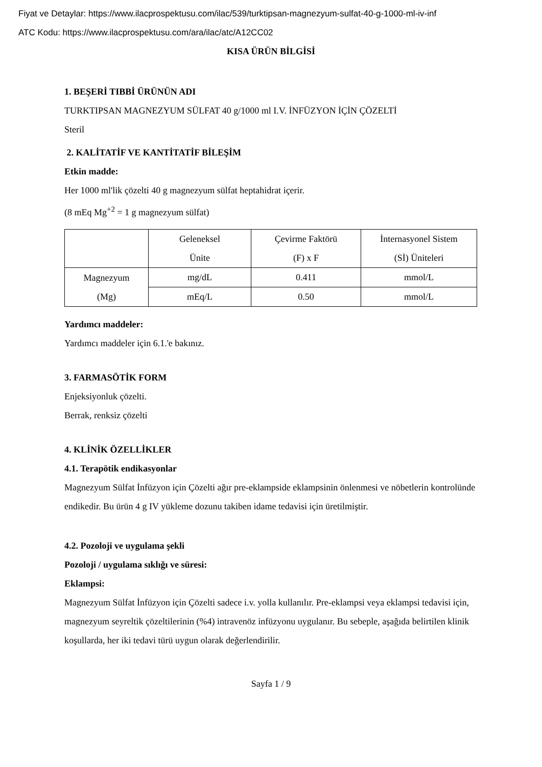Fiyat ve Detaylar: https://www.ilacprospektusu.com/ilac/539/turktipsan-magnezyum-sulfat-40-g-1000-ml-iv-inf
ATC Kodu: https://www.ilacprospektusu.com/ara/ilac/atc/A12CC02
KISA ÜRÜN BİLGİSİ
1. BEŞERİ TIBBİ ÜRÜNÜN ADI
TURKTIPSAN MAGNEZYUM SÜLFAT 40 g/1000 ml I.V. İNFÜZYON İÇİN ÇÖZELTİ
Steril
2. KALİTATİF VE KANTİTATİF BİLEŞİM
Etkin madde:
Her 1000 ml'lik çözelti 40 g magnezyum sülfat heptahidrat içerir.
(8 mEq Mg<sup>+2</sup> = 1 g magnezyum sülfat)
| | Geleneksel Ünite | Çevirme Faktörü (F) x F | İnternasyonel Sistem (Sİ) Üniteleri |
| Magnezyum (Mg) | mg/dL | 0.411 | mmol/L |
| | mEq/L | 0.50 | mmol/L |
Yardımcı maddeler:
Yardımcı maddeler için 6.1.'e bakınız.
3. FARMASÖTİK FORM
Enjeksiyonluk çözelti.
Berrak, renksiz çözelti
4. KLİNİK ÖZELLİKLER
4.1. Terapötik endikasyonlar
Magnezyum Sülfat İnfüzyon için Çözelti ağır pre-eklampside eklampsinin önlenmesi ve nöbetlerin kontrolünde endikedir. Bu ürün 4 g IV yükleme dozunu takiben idame tedavisi için üretilmiştir.
4.2. Pozoloji ve uygulama şekli
Pozoloji / uygulama sıklığı ve süresi:
Eklampsi:
Magnezyum Sülfat İnfüzyon için Çözelti sadece i.v. yolla kullanılır. Pre-eklampsi veya eklampsi tedavisi için, magnezyum seyreltik çözeltilerinin (%4) intravenöz infüzyonu uygulanır. Bu sebeple, aşağıda belirtilen klinik koşullarda, her iki tedavi türü uygun olarak değerlendirilir.
Sayfa 1 / 9